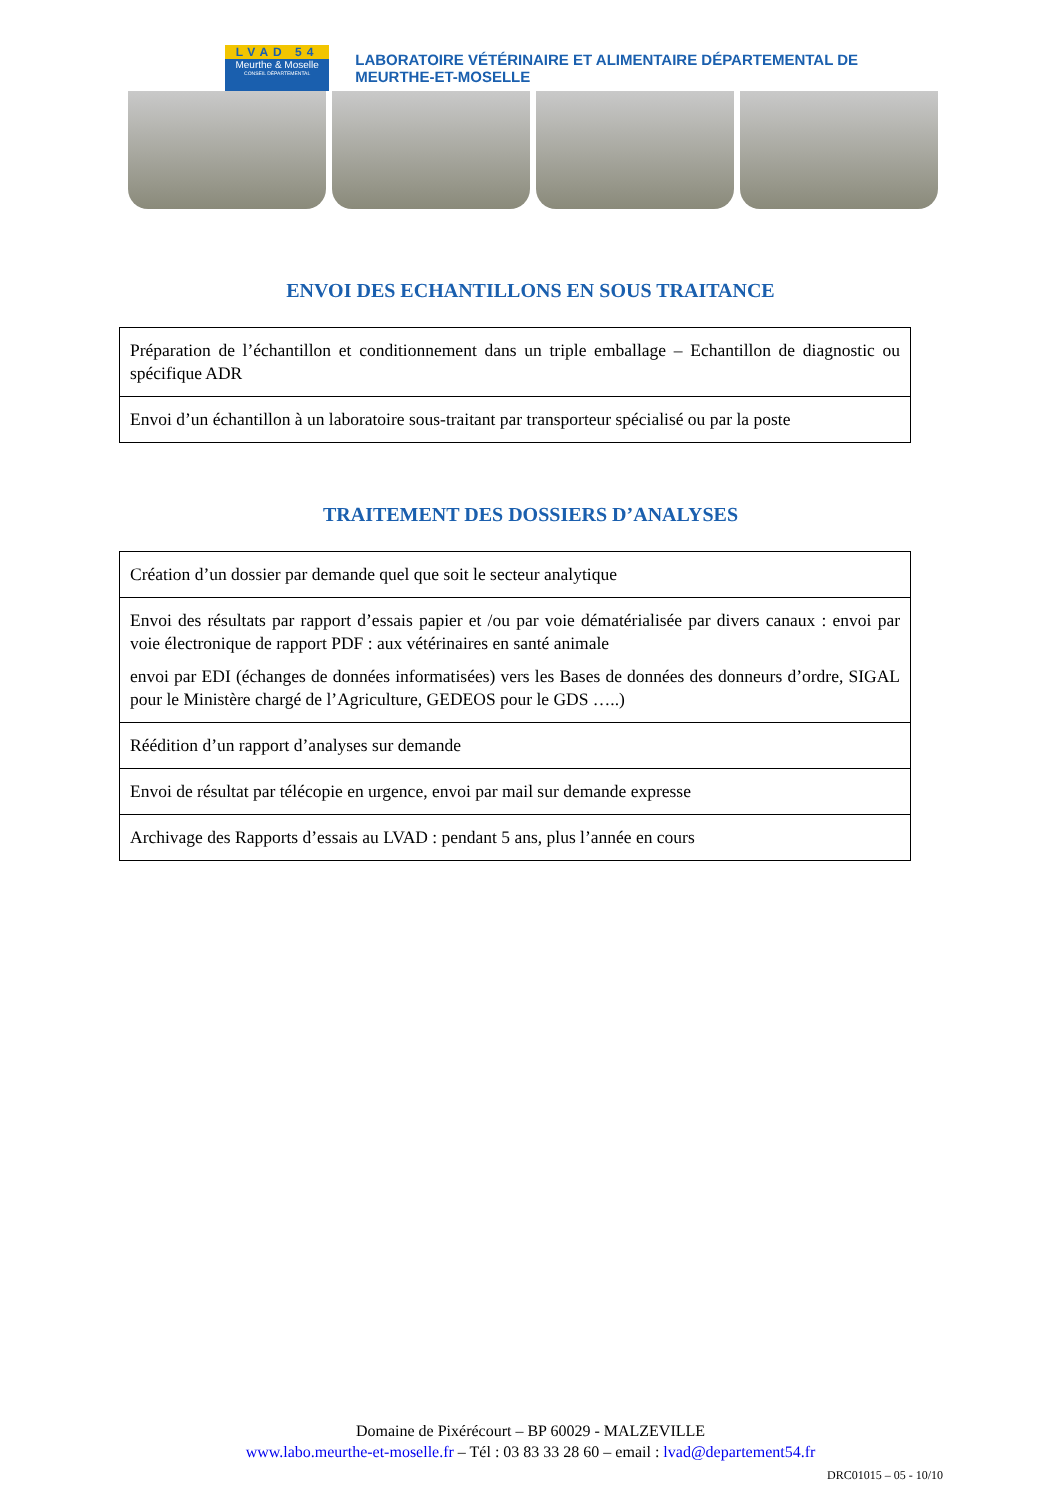LVAD 54
Meurthe & Moselle
CONSEIL DÉPARTEMENTAL
LABORATOIRE VÉTÉRINAIRE ET ALIMENTAIRE DÉPARTEMENTAL DE MEURTHE-ET-MOSELLE
ENVOI DES ECHANTILLONS EN SOUS TRAITANCE
| Préparation de l’échantillon et conditionnement dans un triple emballage – Echantillon de diagnostic ou spécifique ADR |
| Envoi d’un échantillon à un laboratoire sous-traitant par transporteur spécialisé ou par la poste |
TRAITEMENT DES DOSSIERS D’ANALYSES
| Création d’un dossier par demande quel que soit le secteur analytique |
| Envoi des résultats par rapport d’essais papier et /ou par voie dématérialisée par divers canaux : envoi par voie électronique de rapport PDF : aux vétérinaires en santé animale envoi par EDI (échanges de données informatisées) vers les Bases de données des donneurs d’ordre, SIGAL pour le Ministère chargé de l’Agriculture, GEDEOS pour le GDS …..) |
| Réédition d’un rapport d’analyses sur demande |
| Envoi de résultat par télécopie en urgence, envoi par mail sur demande expresse |
| Archivage des Rapports d’essais au LVAD : pendant 5 ans, plus l’année en cours |
Domaine de Pixérécourt – BP 60029 - MALZEVILLE
www.labo.meurthe-et-moselle.fr – Tél : 03 83 33 28 60 – email : lvad@departement54.fr
DRC01015 – 05 - 10/10